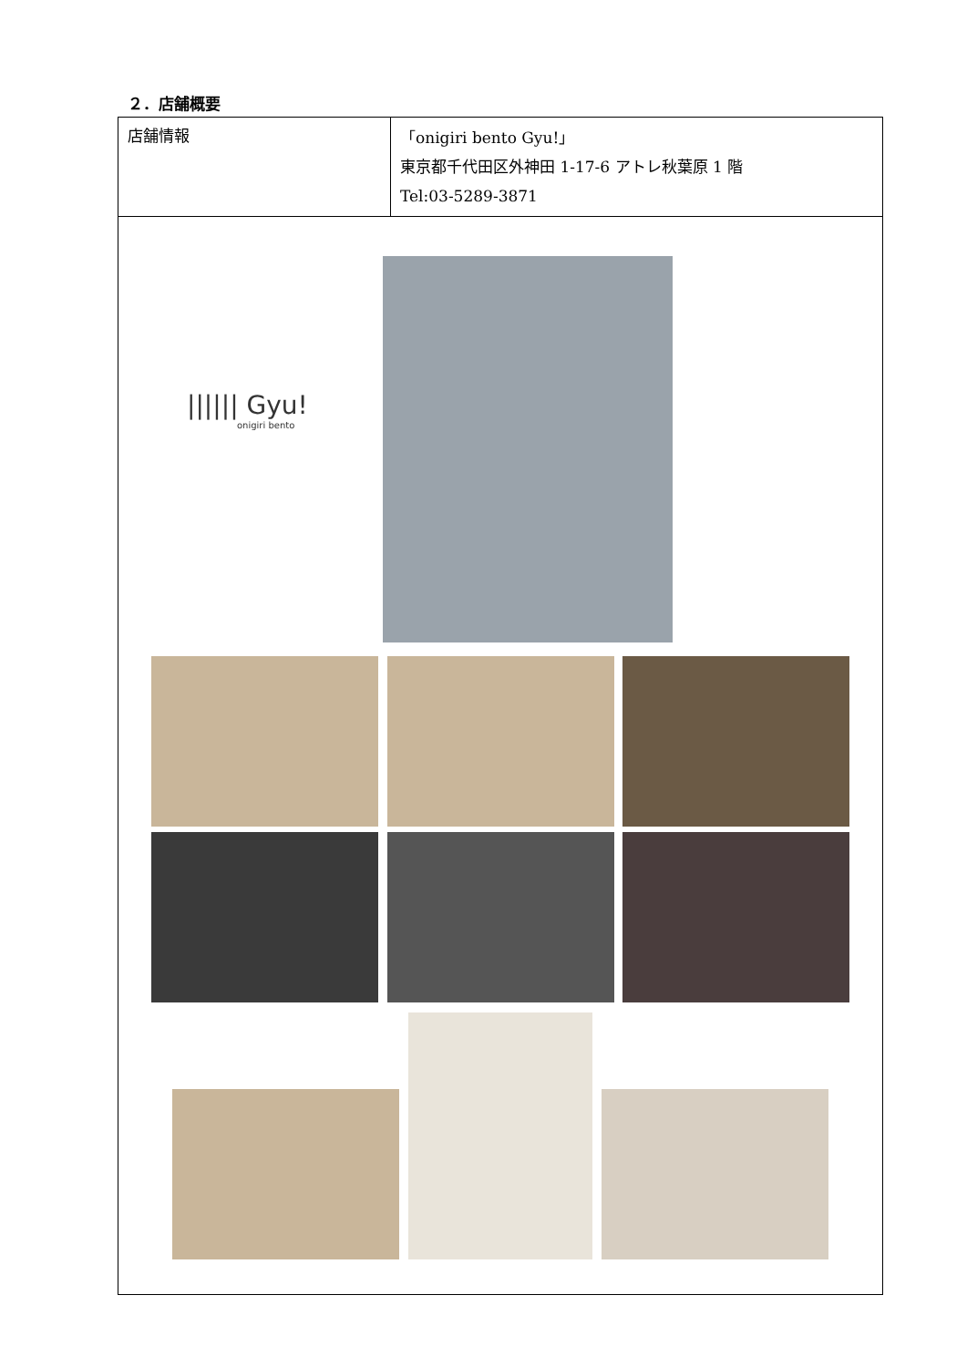２．店舗概要
| 店舗情報 | 「onigiri bento Gyu!」 東京都千代田区外神田 1-17-6 アトレ秋葉原 1 階 Tel:03-5289-3871 |
| ////// Gyu! onigiri bento | |